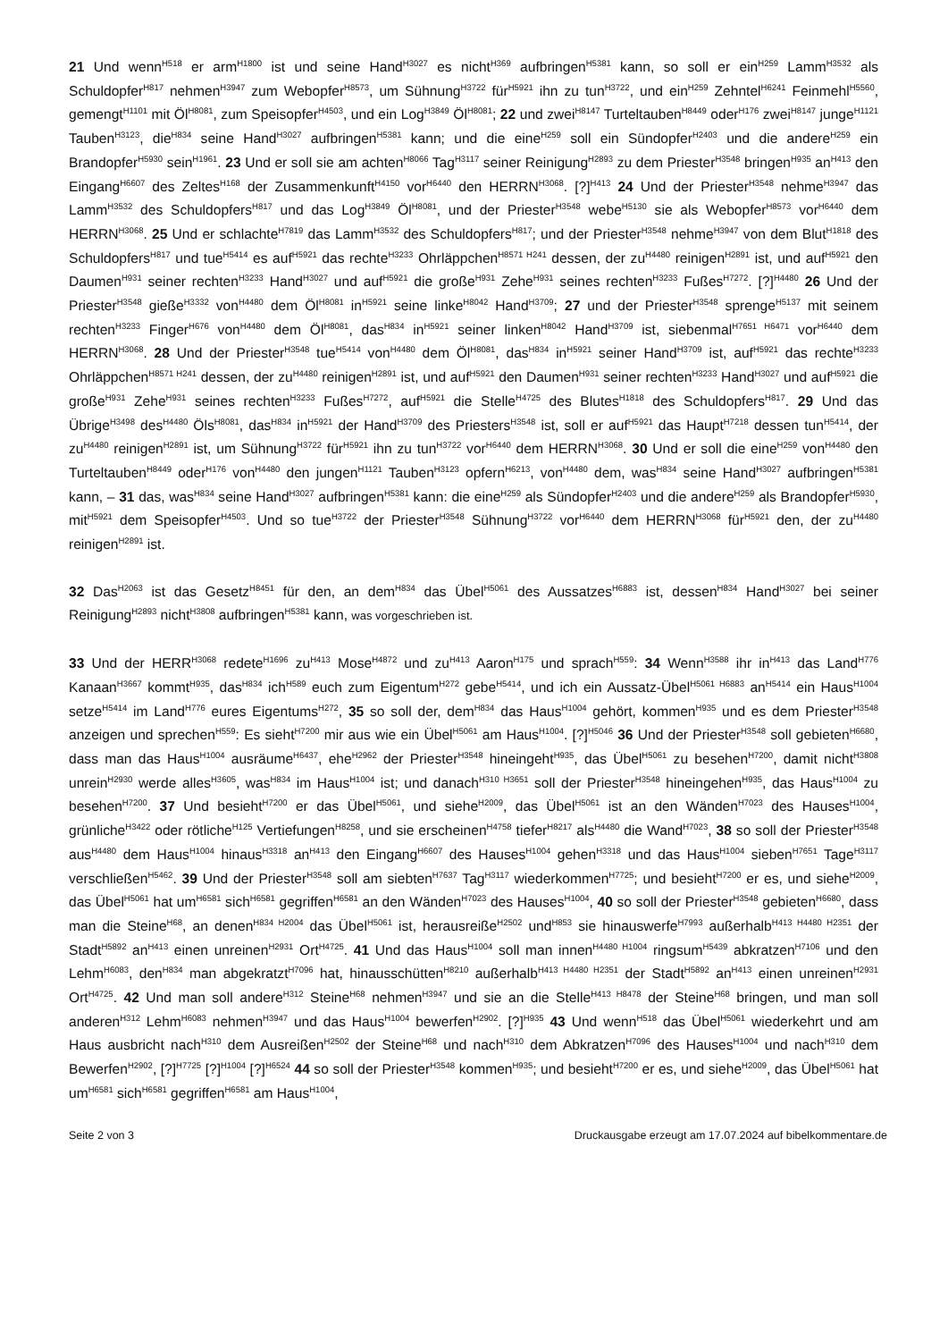21 Und wenn<sup>H518</sup> er arm<sup>H1800</sup> ist und seine Hand<sup>H3027</sup> es nicht<sup>H369</sup> aufbringen<sup>H5381</sup> kann, so soll er ein<sup>H259</sup> Lamm<sup>H3532</sup> als Schuldopfer<sup>H817</sup> nehmen<sup>H3947</sup> zum Webopfer<sup>H8573</sup>, um Sühnung<sup>H3722</sup> für<sup>H5921</sup> ihn zu tun<sup>H3722</sup>, und ein<sup>H259</sup> Zehntel<sup>H6241</sup> Feinmehl<sup>H5560</sup>, gemengt<sup>H1101</sup> mit Öl<sup>H8081</sup>, zum Speisopfer<sup>H4503</sup>, und ein Log<sup>H3849</sup> Öl<sup>H8081</sup>; 22 und zwei<sup>H8147</sup> Turteltauben<sup>H8449</sup> oder<sup>H176</sup> zwei<sup>H8147</sup> junge<sup>H1121</sup> Tauben<sup>H3123</sup>, die<sup>H834</sup> seine Hand<sup>H3027</sup> aufbringen<sup>H5381</sup> kann; und die eine<sup>H259</sup> soll ein Sündopfer<sup>H2403</sup> und die andere<sup>H259</sup> ein Brandopfer<sup>H5930</sup> sein<sup>H1961</sup>. 23 Und er soll sie am achten<sup>H8066</sup> Tag<sup>H3117</sup> seiner Reinigung<sup>H2893</sup> zu dem Priester<sup>H3548</sup> bringen<sup>H935</sup> an<sup>H413</sup> den Eingang<sup>H6607</sup> des Zeltes<sup>H168</sup> der Zusammenkunft<sup>H4150</sup> vor<sup>H6440</sup> den HERRN<sup>H3068</sup>. [?]<sup>H413</sup> 24 Und der Priester<sup>H3548</sup> nehme<sup>H3947</sup> das Lamm<sup>H3532</sup> des Schuldopfers<sup>H817</sup> und das Log<sup>H3849</sup> Öl<sup>H8081</sup>, und der Priester<sup>H3548</sup> webe<sup>H5130</sup> sie als Webopfer<sup>H8573</sup> vor<sup>H6440</sup> dem HERRN<sup>H3068</sup>. 25 Und er schlachte<sup>H7819</sup> das Lamm<sup>H3532</sup> des Schuldopfers<sup>H817</sup>; und der Priester<sup>H3548</sup> nehme<sup>H3947</sup> von dem Blut<sup>H1818</sup> des Schuldopfers<sup>H817</sup> und tue<sup>H5414</sup> es auf<sup>H5921</sup> das rechte<sup>H3233</sup> Ohrläppchen<sup>H8571 H241</sup> dessen, der zu<sup>H4480</sup> reinigen<sup>H2891</sup> ist, und auf<sup>H5921</sup> den Daumen<sup>H931</sup> seiner rechten<sup>H3233</sup> Hand<sup>H3027</sup> und auf<sup>H5921</sup> die große<sup>H931</sup> Zehe<sup>H931</sup> seines rechten<sup>H3233</sup> Fußes<sup>H7272</sup>. [?]<sup>H4480</sup> 26 Und der Priester<sup>H3548</sup> gieße<sup>H3332</sup> von<sup>H4480</sup> dem Öl<sup>H8081</sup> in<sup>H5921</sup> seine linke<sup>H8042</sup> Hand<sup>H3709</sup>; 27 und der Priester<sup>H3548</sup> sprenge<sup>H5137</sup> mit seinem rechten<sup>H3233</sup> Finger<sup>H676</sup> von<sup>H4480</sup> dem Öl<sup>H8081</sup>, das<sup>H834</sup> in<sup>H5921</sup> seiner linken<sup>H8042</sup> Hand<sup>H3709</sup> ist, siebenmal<sup>H7651 H6471</sup> vor<sup>H6440</sup> dem HERRN<sup>H3068</sup>. 28 Und der Priester<sup>H3548</sup> tue<sup>H5414</sup> von<sup>H4480</sup> dem Öl<sup>H8081</sup>, das<sup>H834</sup> in<sup>H5921</sup> seiner Hand<sup>H3709</sup> ist, auf<sup>H5921</sup> das rechte<sup>H3233</sup> Ohrläppchen<sup>H8571 H241</sup> dessen, der zu<sup>H4480</sup> reinigen<sup>H2891</sup> ist, und auf<sup>H5921</sup> den Daumen<sup>H931</sup> seiner rechten<sup>H3233</sup> Hand<sup>H3027</sup> und auf<sup>H5921</sup> die große<sup>H931</sup> Zehe<sup>H931</sup> seines rechten<sup>H3233</sup> Fußes<sup>H7272</sup>, auf<sup>H5921</sup> die Stelle<sup>H4725</sup> des Blutes<sup>H1818</sup> des Schuldopfers<sup>H817</sup>. 29 Und das Übrige<sup>H3498</sup> des<sup>H4480</sup> Öls<sup>H8081</sup>, das<sup>H834</sup> in<sup>H5921</sup> der Hand<sup>H3709</sup> des Priesters<sup>H3548</sup> ist, soll er auf<sup>H5921</sup> das Haupt<sup>H7218</sup> dessen tun<sup>H5414</sup>, der zu<sup>H4480</sup> reinigen<sup>H2891</sup> ist, um Sühnung<sup>H3722</sup> für<sup>H5921</sup> ihn zu tun<sup>H3722</sup> vor<sup>H6440</sup> dem HERRN<sup>H3068</sup>. 30 Und er soll die eine<sup>H259</sup> von<sup>H4480</sup> den Turteltauben<sup>H8449</sup> oder<sup>H176</sup> von<sup>H4480</sup> den jungen<sup>H1121</sup> Tauben<sup>H3123</sup> opfern<sup>H6213</sup>, von<sup>H4480</sup> dem, was<sup>H834</sup> seine Hand<sup>H3027</sup> aufbringen<sup>H5381</sup> kann, – 31 das, was<sup>H834</sup> seine Hand<sup>H3027</sup> aufbringen<sup>H5381</sup> kann: die eine<sup>H259</sup> als Sündopfer<sup>H2403</sup> und die andere<sup>H259</sup> als Brandopfer<sup>H5930</sup>, mit<sup>H5921</sup> dem Speisopfer<sup>H4503</sup>. Und so tue<sup>H3722</sup> der Priester<sup>H3548</sup> Sühnung<sup>H3722</sup> vor<sup>H6440</sup> dem HERRN<sup>H3068</sup> für<sup>H5921</sup> den, der zu<sup>H4480</sup> reinigen<sup>H2891</sup> ist.
32 Das<sup>H2063</sup> ist das Gesetz<sup>H8451</sup> für den, an dem<sup>H834</sup> das Übel<sup>H5061</sup> des Aussatzes<sup>H6883</sup> ist, dessen<sup>H834</sup> Hand<sup>H3027</sup> bei seiner Reinigung<sup>H2893</sup> nicht<sup>H3808</sup> aufbringen<sup>H5381</sup> kann, was vorgeschrieben ist.
33 Und der HERR<sup>H3068</sup> redete<sup>H1696</sup> zu<sup>H413</sup> Mose<sup>H4872</sup> und zu<sup>H413</sup> Aaron<sup>H175</sup> und sprach<sup>H559</sup>: 34 Wenn<sup>H3588</sup> ihr in<sup>H413</sup> das Land<sup>H776</sup> Kanaan<sup>H3667</sup> kommt<sup>H935</sup>, das<sup>H834</sup> ich<sup>H589</sup> euch zum Eigentum<sup>H272</sup> gebe<sup>H5414</sup>, und ich ein Aussatz-Übel<sup>H5061 H6883</sup> an<sup>H5414</sup> ein Haus<sup>H1004</sup> setze<sup>H5414</sup> im Land<sup>H776</sup> eures Eigentums<sup>H272</sup>, 35 so soll der, dem<sup>H834</sup> das Haus<sup>H1004</sup> gehört, kommen<sup>H935</sup> und es dem Priester<sup>H3548</sup> anzeigen und sprechen<sup>H559</sup>: Es sieht<sup>H7200</sup> mir aus wie ein Übel<sup>H5061</sup> am Haus<sup>H1004</sup>. [?]<sup>H5046</sup> 36 Und der Priester<sup>H3548</sup> soll gebieten<sup>H6680</sup>, dass man das Haus<sup>H1004</sup> ausräume<sup>H6437</sup>, ehe<sup>H2962</sup> der Priester<sup>H3548</sup> hineingeht<sup>H935</sup>, das Übel<sup>H5061</sup> zu besehen<sup>H7200</sup>, damit nicht<sup>H3808</sup> unrein<sup>H2930</sup> werde alles<sup>H3605</sup>, was<sup>H834</sup> im Haus<sup>H1004</sup> ist; und danach<sup>H310 H3651</sup> soll der Priester<sup>H3548</sup> hineingehen<sup>H935</sup>, das Haus<sup>H1004</sup> zu besehen<sup>H7200</sup>. 37 Und besieht<sup>H7200</sup> er das Übel<sup>H5061</sup>, und siehe<sup>H2009</sup>, das Übel<sup>H5061</sup> ist an den Wänden<sup>H7023</sup> des Hauses<sup>H1004</sup>, grünliche<sup>H3422</sup> oder rötliche<sup>H125</sup> Vertiefungen<sup>H8258</sup>, und sie erscheinen<sup>H4758</sup> tiefer<sup>H8217</sup> als<sup>H4480</sup> die Wand<sup>H7023</sup>, 38 so soll der Priester<sup>H3548</sup> aus<sup>H4480</sup> dem Haus<sup>H1004</sup> hinaus<sup>H3318</sup> an<sup>H413</sup> den Eingang<sup>H6607</sup> des Hauses<sup>H1004</sup> gehen<sup>H3318</sup> und das Haus<sup>H1004</sup> sieben<sup>H7651</sup> Tage<sup>H3117</sup> verschließen<sup>H5462</sup>. 39 Und der Priester<sup>H3548</sup> soll am siebten<sup>H7637</sup> Tag<sup>H3117</sup> wiederkommen<sup>H7725</sup>; und besieht<sup>H7200</sup> er es, und siehe<sup>H2009</sup>, das Übel<sup>H5061</sup> hat um<sup>H6581</sup> sich<sup>H6581</sup> gegriffen<sup>H6581</sup> an den Wänden<sup>H7023</sup> des Hauses<sup>H1004</sup>, 40 so soll der Priester<sup>H3548</sup> gebieten<sup>H6680</sup>, dass man die Steine<sup>H68</sup>, an denen<sup>H834 H2004</sup> das Übel<sup>H5061</sup> ist, herausreiße<sup>H2502</sup> und<sup>H853</sup> sie hinauswerfe<sup>H7993</sup> außerhalb<sup>H413 H4480 H2351</sup> der Stadt<sup>H5892</sup> an<sup>H413</sup> einen unreinen<sup>H2931</sup> Ort<sup>H4725</sup>. 41 Und das Haus<sup>H1004</sup> soll man innen<sup>H4480 H1004</sup> ringsum<sup>H5439</sup> abkratzen<sup>H7106</sup> und den Lehm<sup>H6083</sup>, den<sup>H834</sup> man abgekratzt<sup>H7096</sup> hat, hinausschütten<sup>H8210</sup> außerhalb<sup>H413 H4480 H2351</sup> der Stadt<sup>H5892</sup> an<sup>H413</sup> einen unreinen<sup>H2931</sup> Ort<sup>H4725</sup>. 42 Und man soll andere<sup>H312</sup> Steine<sup>H68</sup> nehmen<sup>H3947</sup> und sie an die Stelle<sup>H413 H8478</sup> der Steine<sup>H68</sup> bringen, und man soll anderen<sup>H312</sup> Lehm<sup>H6083</sup> nehmen<sup>H3947</sup> und das Haus<sup>H1004</sup> bewerfen<sup>H2902</sup>. [?]<sup>H935</sup> 43 Und wenn<sup>H518</sup> das Übel<sup>H5061</sup> wiederkehrt und am Haus ausbricht nach<sup>H310</sup> dem Ausreißen<sup>H2502</sup> der Steine<sup>H68</sup> und nach<sup>H310</sup> dem Abkratzen<sup>H7096</sup> des Hauses<sup>H1004</sup> und nach<sup>H310</sup> dem Bewerfen<sup>H2902</sup>, [?]<sup>H7725</sup> [?]<sup>H1004</sup> [?]<sup>H6524</sup> 44 so soll der Priester<sup>H3548</sup> kommen<sup>H935</sup>; und besieht<sup>H7200</sup> er es, und siehe<sup>H2009</sup>, das Übel<sup>H5061</sup> hat um<sup>H6581</sup> sich<sup>H6581</sup> gegriffen<sup>H6581</sup> am Haus<sup>H1004</sup>,
Seite 2 von 3 Druckausgabe erzeugt am 17.07.2024 auf bibelkommentare.de